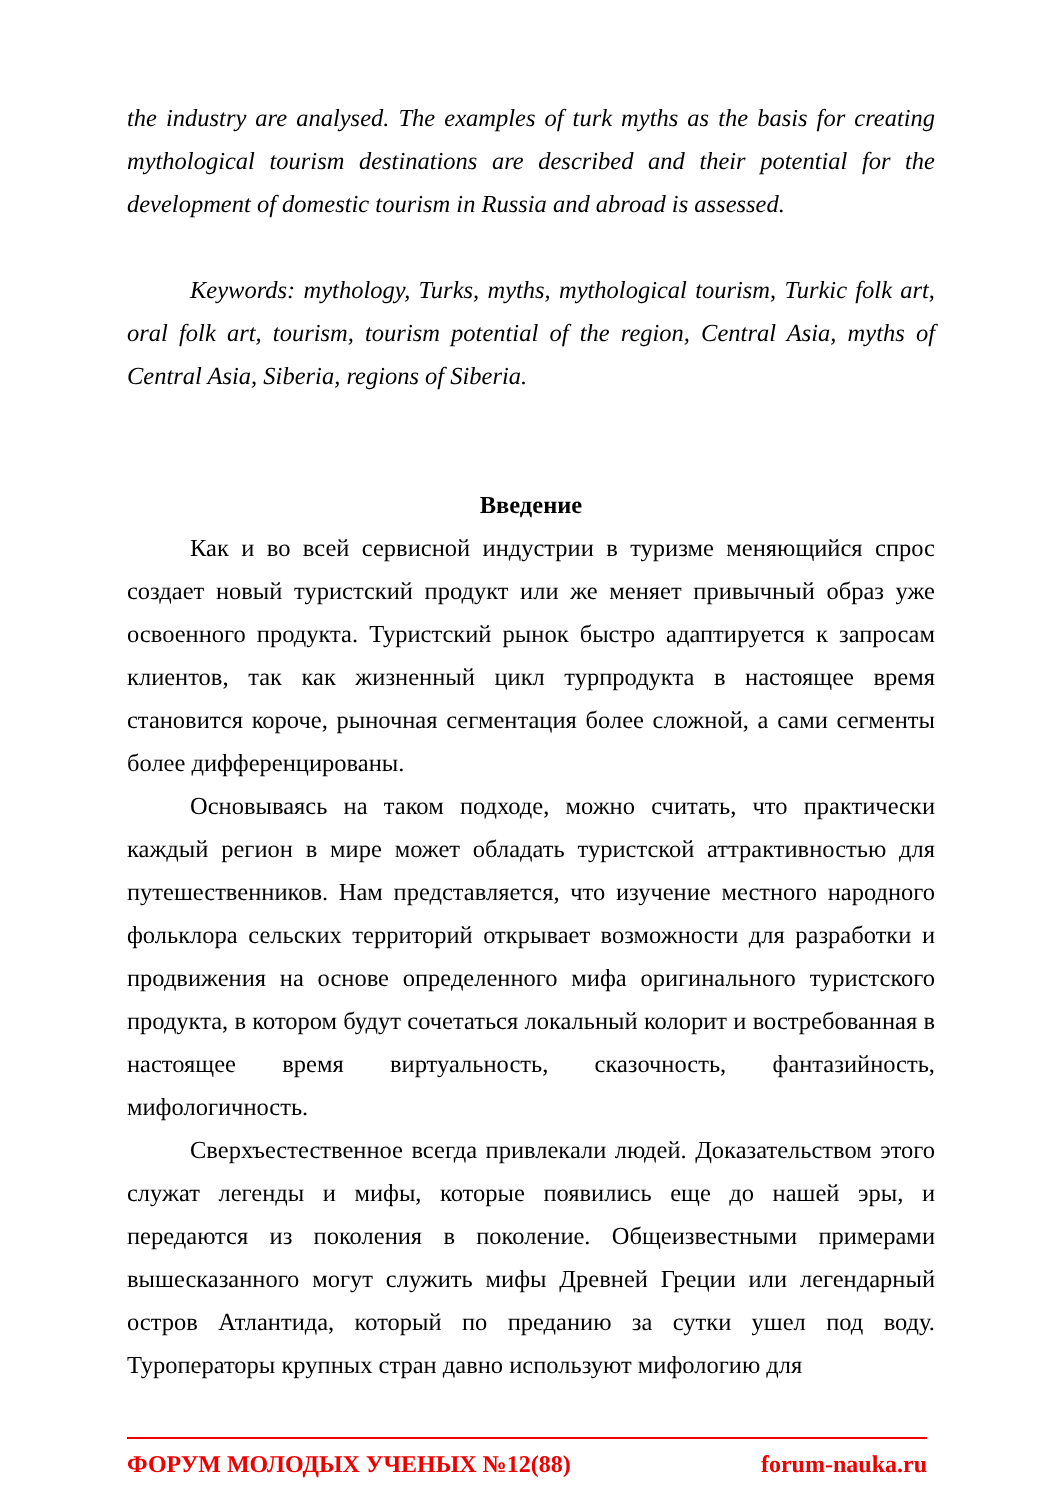the industry are analysed. The examples of turk myths as the basis for creating mythological tourism destinations are described and their potential for the development of domestic tourism in Russia and abroad is assessed.
Keywords: mythology, Turks, myths, mythological tourism, Turkic folk art, oral folk art, tourism, tourism potential of the region, Central Asia, myths of Central Asia, Siberia, regions of Siberia.
Введение
Как и во всей сервисной индустрии в туризме меняющийся спрос создает новый туристский продукт или же меняет привычный образ уже освоенного продукта. Туристский рынок быстро адаптируется к запросам клиентов, так как жизненный цикл турпродукта в настоящее время становится короче, рыночная сегментация более сложной, а сами сегменты более дифференцированы.
Основываясь на таком подходе, можно считать, что практически каждый регион в мире может обладать туристской аттрактивностью для путешественников. Нам представляется, что изучение местного народного фольклора сельских территорий открывает возможности для разработки и продвижения на основе определенного мифа оригинального туристского продукта, в котором будут сочетаться локальный колорит и востребованная в настоящее время виртуальность, сказочность, фантазийность, мифологичность.
Сверхъестественное всегда привлекали людей. Доказательством этого служат легенды и мифы, которые появились еще до нашей эры, и передаются из поколения в поколение. Общеизвестными примерами вышесказанного могут служить мифы Древней Греции или легендарный остров Атлантида, который по преданию за сутки ушел под воду. Туроператоры крупных стран давно используют мифологию для
ФОРУМ МОЛОДЫХ УЧЕНЫХ №12(88) forum-nauka.ru